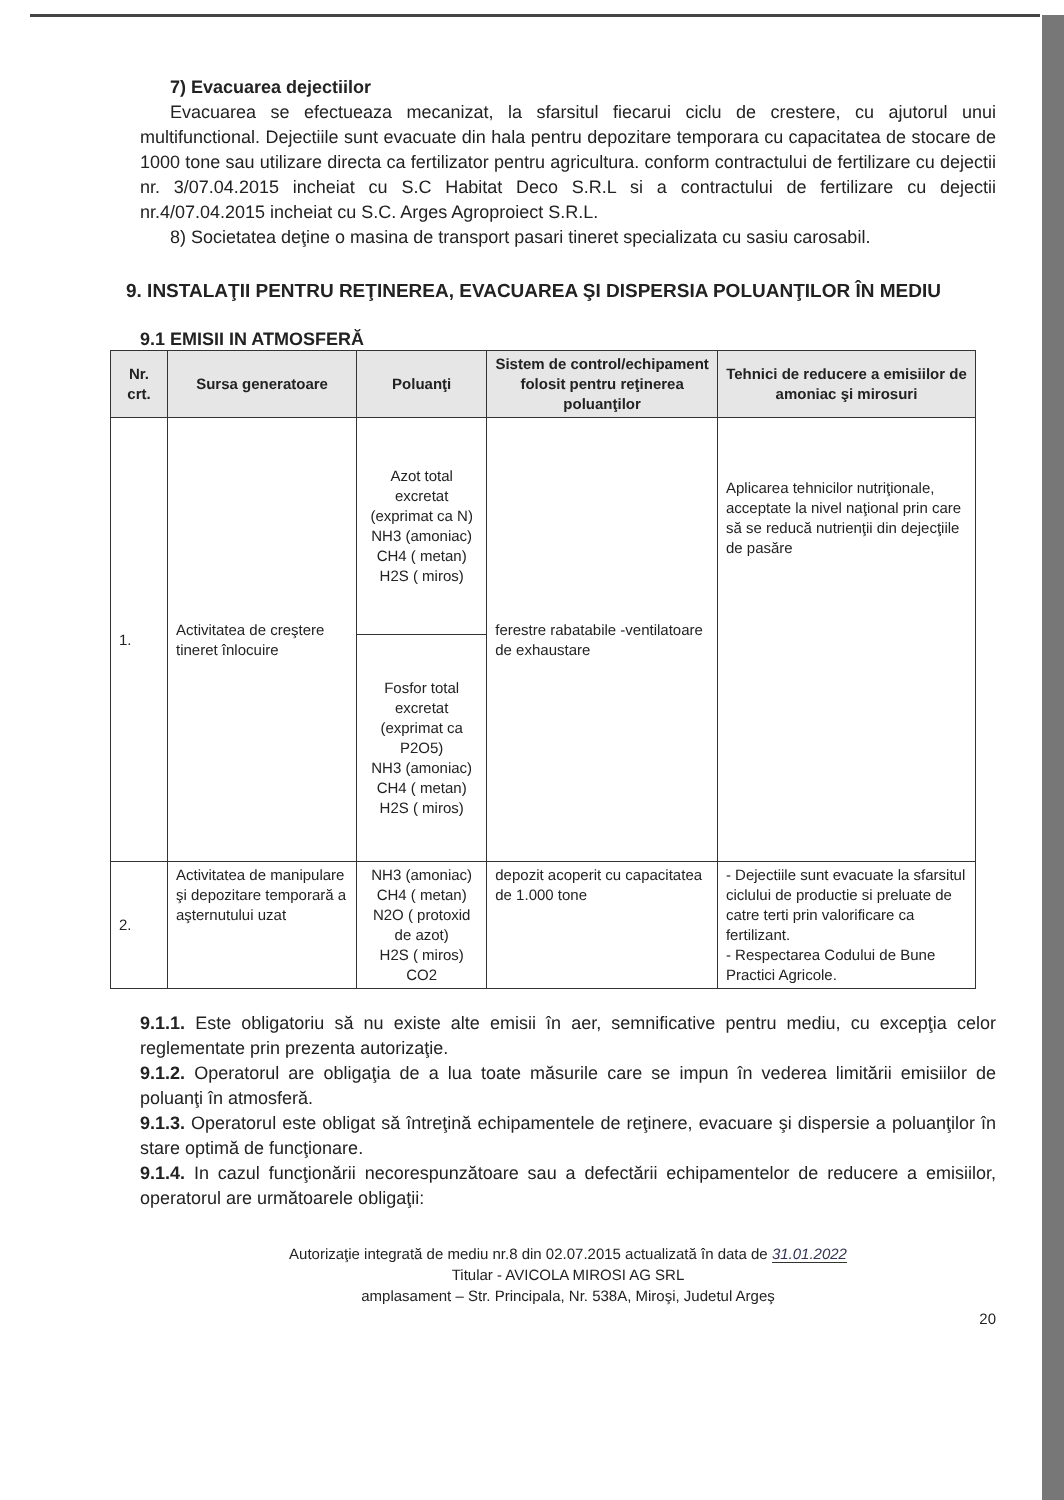7) Evacuarea dejectiilor
Evacuarea se efectueaza mecanizat, la sfarsitul fiecarui ciclu de crestere, cu ajutorul unui multifunctional. Dejectiile sunt evacuate din hala pentru depozitare temporara cu capacitatea de stocare de 1000 tone sau utilizare directa ca fertilizator pentru agricultura. conform contractului de fertilizare cu dejectii nr. 3/07.04.2015 incheiat cu S.C Habitat Deco S.R.L si a contractului de fertilizare cu dejectii nr.4/07.04.2015 incheiat cu S.C. Arges Agroproiect S.R.L.
8) Societatea deţine o masina de transport pasari tineret specializata cu sasiu carosabil.
9. INSTALAŢII PENTRU REŢINEREA, EVACUAREA ŞI DISPERSIA POLUANŢILOR ÎN MEDIU
9.1 EMISII IN ATMOSFERĂ
| Nr. crt. | Sursa generatoare | Poluanţi | Sistem de control/echipament folosit pentru reţinerea poluanţilor | Tehnici de reducere a emisiilor de amoniac şi mirosuri |
| --- | --- | --- | --- | --- |
| 1. | Activitatea de creştere tineret înlocuire | Azot total excretat (exprimat ca N) NH3 (amoniac) CH4 ( metan) H2S ( miros) | ferestre rabatabile -ventilatoare de exhaustare | Aplicarea tehnicilor nutriţionale, acceptate la nivel naţional prin care să se reducă nutrienţii din dejecţiile de pasăre |
| | | Fosfor total excretat (exprimat ca P2O5) NH3 (amoniac) CH4 ( metan) H2S ( miros) | | |
| 2. | Activitatea de manipulare şi depozitare temporară a aşternutului uzat | NH3 (amoniac) CH4 ( metan) N2O ( protoxid de azot) H2S ( miros) CO2 | depozit acoperit cu capacitatea de 1.000 tone | - Dejectiile sunt evacuate la sfarsitul ciclului de productie si preluate de catre terti prin valorificare ca fertilizant. - Respectarea Codului de Bune Practici Agricole. |
9.1.1. Este obligatoriu să nu existe alte emisii în aer, semnificative pentru mediu, cu excepţia celor reglementate prin prezenta autorizaţie.
9.1.2. Operatorul are obligaţia de a lua toate măsurile care se impun în vederea limitării emisiilor de poluanţi în atmosferă.
9.1.3. Operatorul este obligat să întreţină echipamentele de reţinere, evacuare şi dispersie a poluanţilor în stare optimă de funcţionare.
9.1.4. In cazul funcţionării necorespunzătoare sau a defectării echipamentelor de reducere a emisiilor, operatorul are următoarele obligaţii:
Autorizaţie integrată de mediu nr.8 din 02.07.2015 actualizată în data de 31.01.2022
Titular - AVICOLA MIROSI AG SRL
amplasament – Str. Principala, Nr. 538A, Miroşi, Judetul Argeş
20